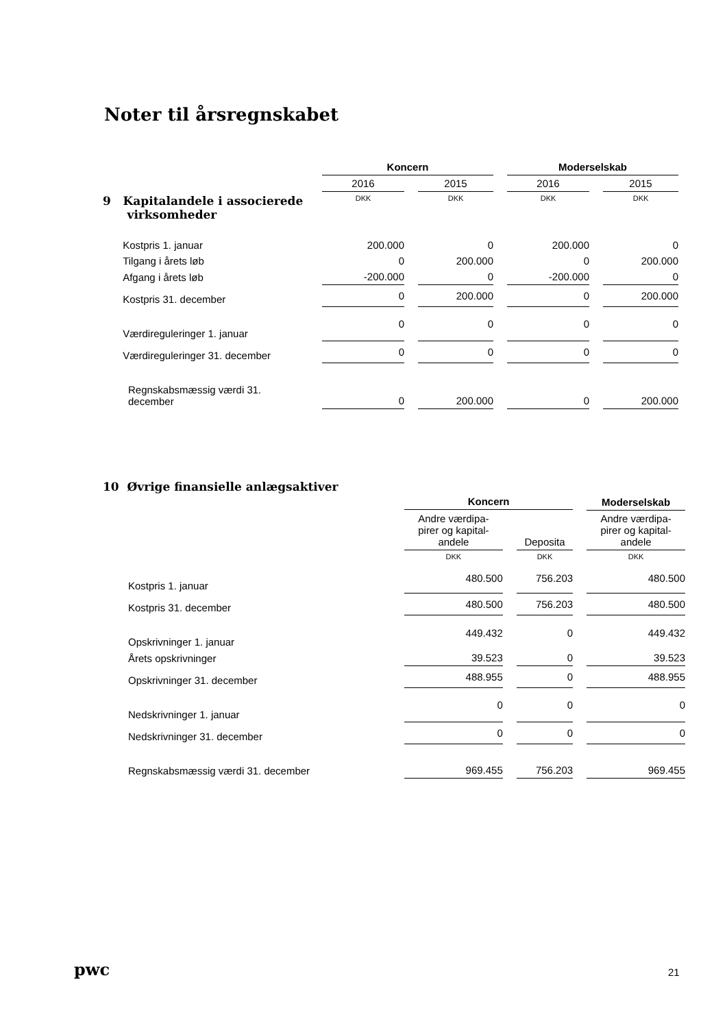Noter til årsregnskabet
| | Koncern | | Moderselskab | |
| | 2016 | 2015 | 2016 | 2015 |
| 9 Kapitalandele i associerede virksomheder | DKK | DKK | DKK | DKK |
| Kostpris 1. januar | 200.000 | 0 | 200.000 | 0 |
| Tilgang i årets løb | 0 | 200.000 | 0 | 200.000 |
| Afgang i årets løb | -200.000 | 0 | -200.000 | 0 |
| Kostpris 31. december | 0 | 200.000 | 0 | 200.000 |
| Værdireguleringer 1. januar | 0 | 0 | 0 | 0 |
| Værdireguleringer 31. december | 0 | 0 | 0 | 0 |
| Regnskabsmæssig værdi 31. december | 0 | 200.000 | 0 | 200.000 |
10 Øvrige finansielle anlægsaktiver
| | Koncern | | Moderselskab |
| | Andre værdipa- pirer og kapital- andele | Deposita | Andre værdipa- pirer og kapital- andele |
| | DKK | DKK | DKK |
| Kostpris 1. januar | 480.500 | 756.203 | 480.500 |
| Kostpris 31. december | 480.500 | 756.203 | 480.500 |
| Opskrivninger 1. januar | 449.432 | 0 | 449.432 |
| Årets opskrivninger | 39.523 | 0 | 39.523 |
| Opskrivninger 31. december | 488.955 | 0 | 488.955 |
| Nedskrivninger 1. januar | 0 | 0 | 0 |
| Nedskrivninger 31. december | 0 | 0 | 0 |
| Regnskabsmæssig værdi 31. december | 969.455 | 756.203 | 969.455 |
pwc 21